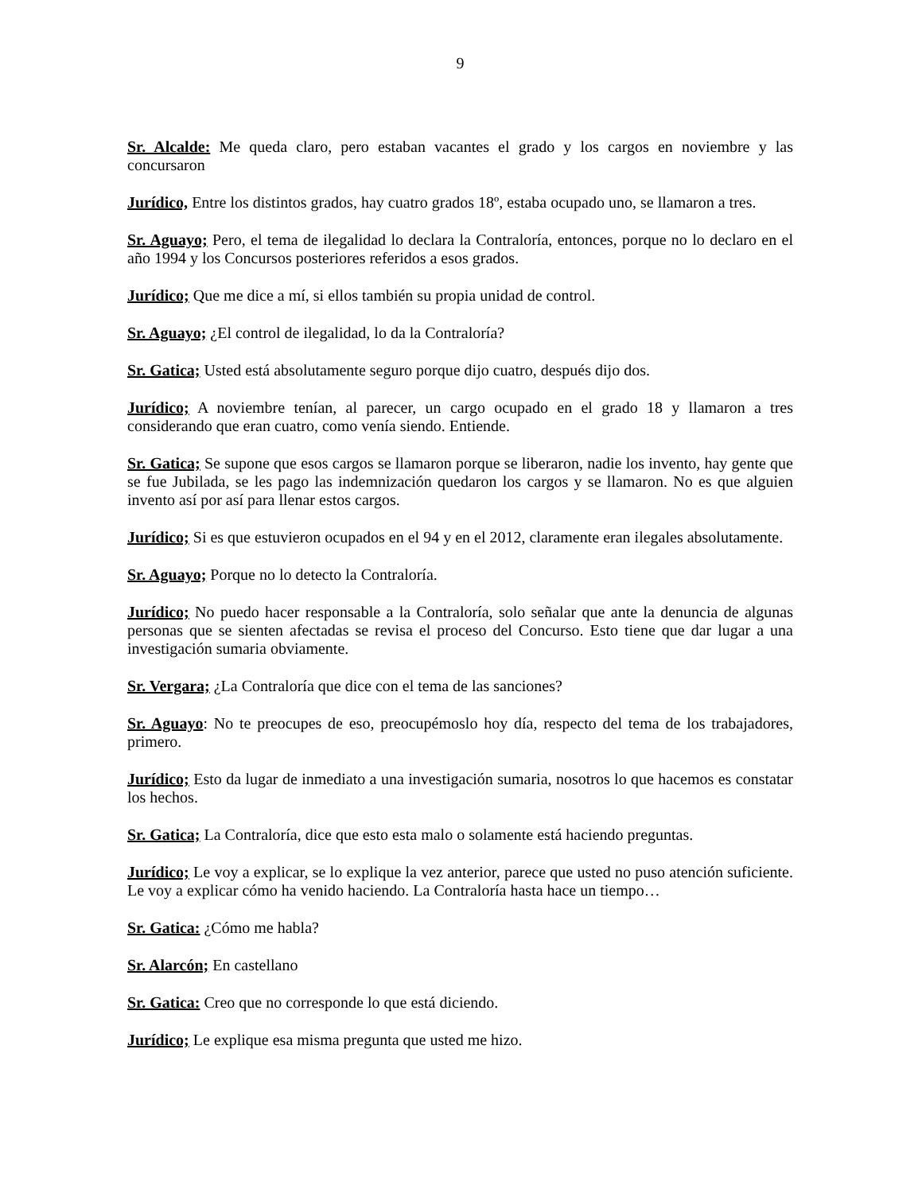9
Sr. Alcalde: Me queda claro, pero estaban vacantes el grado y los cargos en noviembre y las concursaron
Jurídico, Entre los distintos grados, hay cuatro grados 18º, estaba ocupado uno, se llamaron a tres.
Sr. Aguayo; Pero, el tema de ilegalidad lo declara la Contraloría, entonces, porque no lo declaro en el año 1994 y los Concursos posteriores referidos a esos grados.
Jurídico; Que me dice a mí, si ellos también su propia unidad de control.
Sr. Aguayo; ¿El control de ilegalidad, lo da la Contraloría?
Sr. Gatica; Usted está absolutamente seguro porque dijo cuatro, después dijo dos.
Jurídico; A noviembre tenían, al parecer, un cargo ocupado en el grado 18 y llamaron a tres considerando que eran cuatro, como venía siendo. Entiende.
Sr. Gatica; Se supone que esos cargos se llamaron porque se liberaron, nadie los invento, hay gente que se fue Jubilada, se les pago las indemnización quedaron los cargos y se llamaron. No es que alguien invento así por así para llenar estos cargos.
Jurídico; Si es que estuvieron ocupados en el 94 y en el 2012, claramente eran ilegales absolutamente.
Sr. Aguayo; Porque no lo detecto la Contraloría.
Jurídico; No puedo hacer responsable a la Contraloría, solo señalar que ante la denuncia de algunas personas que se sienten afectadas se revisa el proceso del Concurso. Esto tiene que dar lugar a una investigación sumaria obviamente.
Sr. Vergara; ¿La Contraloría que dice con el tema de las sanciones?
Sr. Aguayo: No te preocupes de eso, preocupémoslo hoy día, respecto del tema de los trabajadores, primero.
Jurídico; Esto da lugar de inmediato a una investigación sumaria, nosotros lo que hacemos es constatar los hechos.
Sr. Gatica; La Contraloría, dice que esto esta malo o solamente está haciendo preguntas.
Jurídico; Le voy a explicar, se lo explique la vez anterior, parece que usted no puso atención suficiente. Le voy a explicar cómo ha venido haciendo. La Contraloría hasta hace un tiempo…
Sr. Gatica: ¿Cómo me habla?
Sr. Alarcón; En castellano
Sr. Gatica: Creo que no corresponde lo que está diciendo.
Jurídico; Le explique esa misma pregunta que usted me hizo.